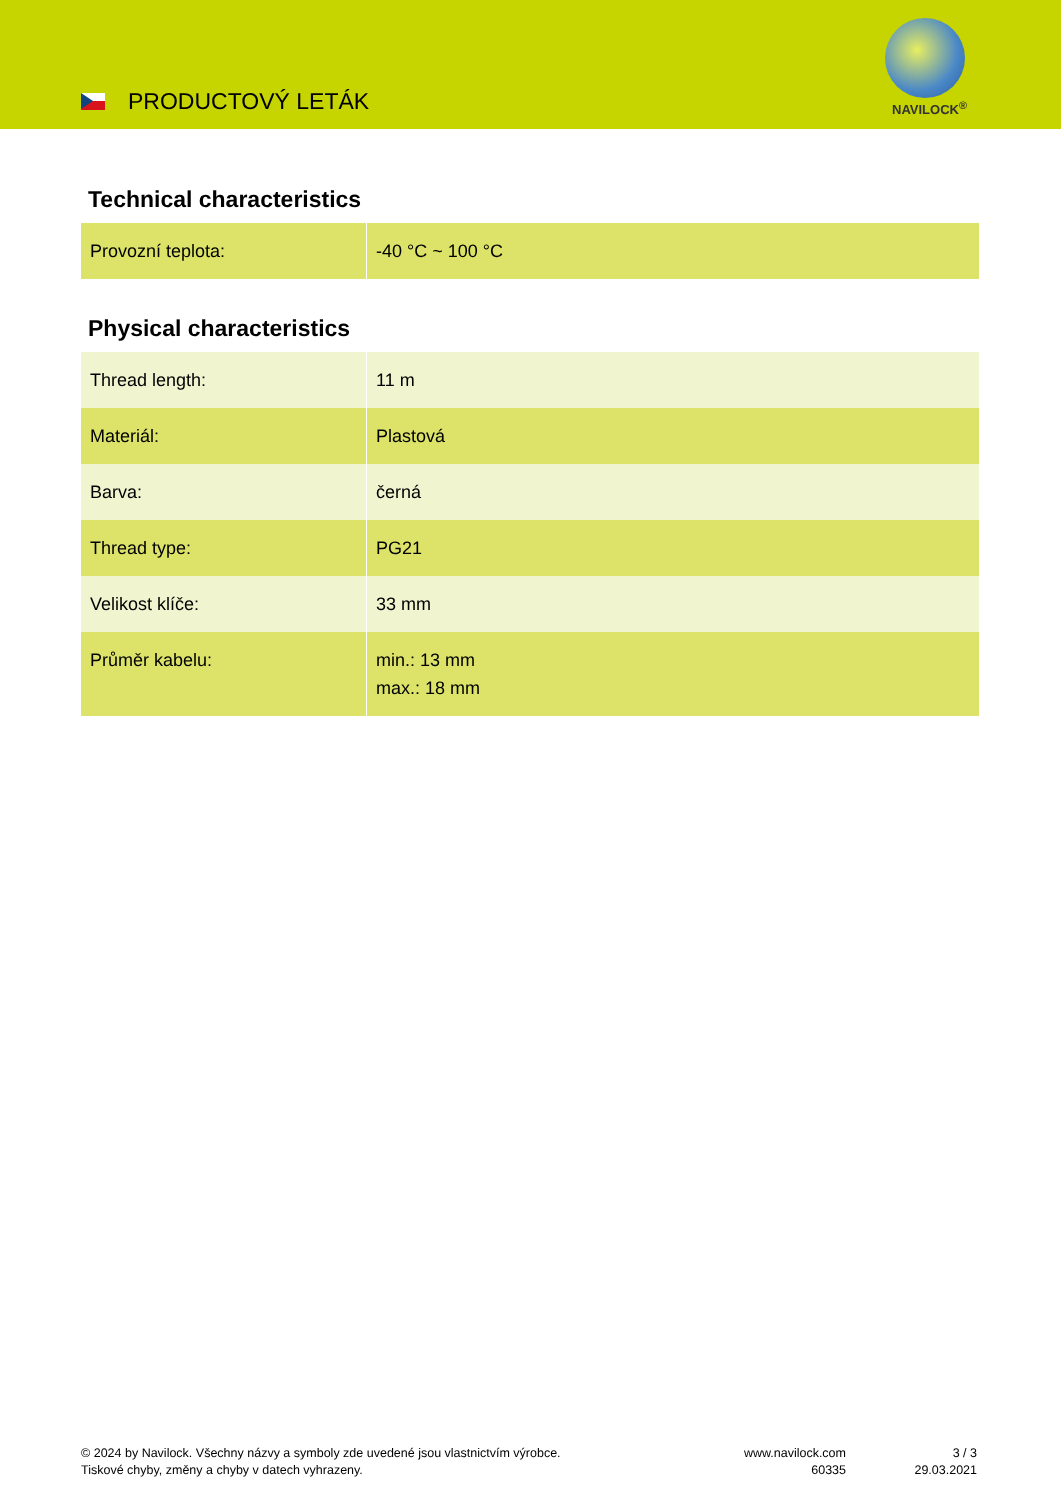PRODUCTOVÝ LETÁK NAVILOCK<sup>®</sup>
Technical characteristics
| Provozní teplota: | -40 °C ~ 100 °C |
Physical characteristics
| Thread length: | 11 m |
| Materiál: | Plastová |
| Barva: | černá |
| Thread type: | PG21 |
| Velikost klíče: | 33 mm |
| Průměr kabelu: | min.: 13 mm max.: 18 mm |
© 2024 by Navilock. Všechny názvy a symboly zde uvedené jsou vlastnictvím výrobce.
Tiskové chyby, změny a chyby v datech vyhrazeny.
www.navilock.com
60335
3 / 3
29.03.2021